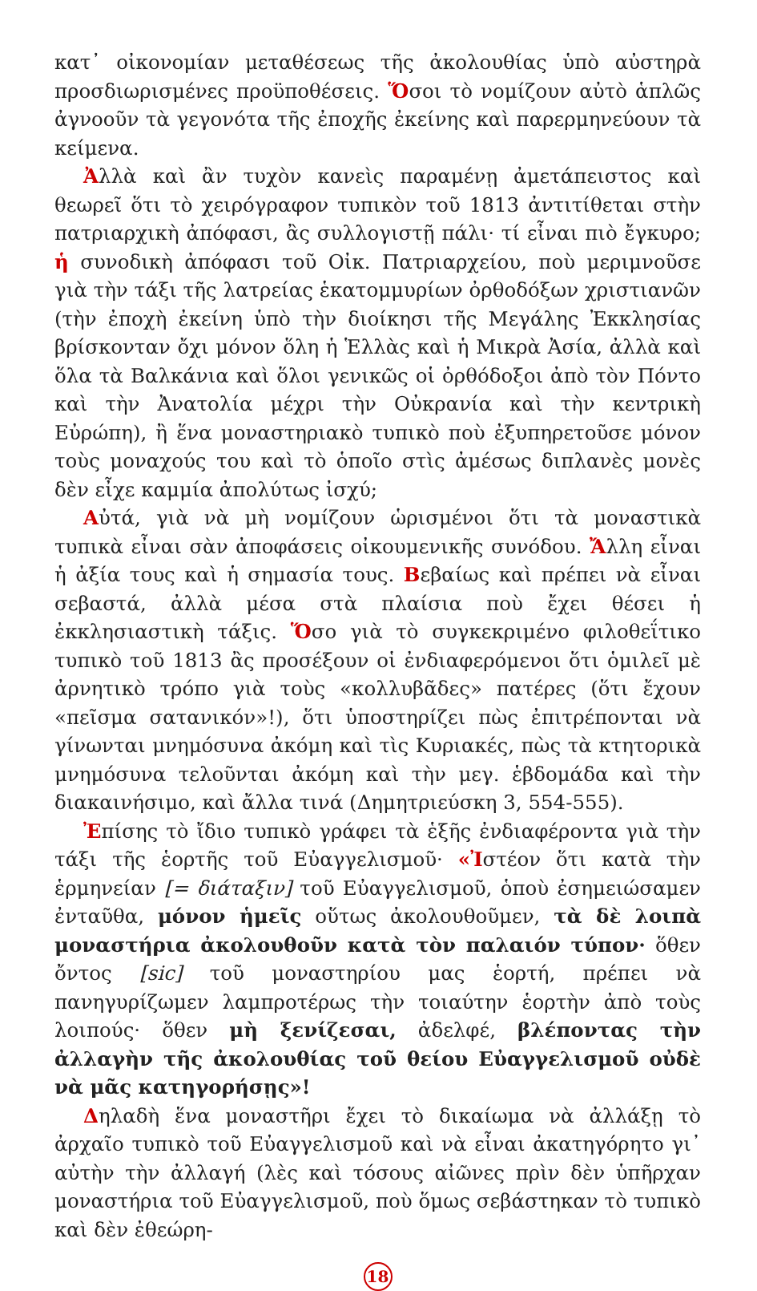κατ᾽ οἰκονομίαν μεταθέσεως τῆς ἀκολουθίας ὑπὸ αὐστηρὰ προσδιωρισμένες προϋποθέσεις. Ὅσοι τὸ νομίζουν αὐτὸ ἁπλῶς ἀγνοοῦν τὰ γεγονότα τῆς ἐποχῆς ἐκείνης καὶ παρερμηνεύουν τὰ κείμενα.
Ἀλλὰ καὶ ἂν τυχὸν κανεὶς παραμένῃ ἀμετάπειστος καὶ θεωρεῖ ὅτι τὸ χειρόγραφον τυπικὸν τοῦ 1813 ἀντιτίθεται στὴν πατριαρχικὴ ἀπόφασι, ἂς συλλογιστῇ πάλι· τί εἶναι πιὸ ἔγκυρο; ἡ συνοδικὴ ἀπόφασι τοῦ Οἰκ. Πατριαρχείου, ποὺ μεριμνοῦσε γιὰ τὴν τάξι τῆς λατρείας ἑκατομμυρίων ὀρθοδόξων χριστιανῶν (τὴν ἐποχὴ ἐκείνη ὑπὸ τὴν διοίκησι τῆς Μεγάλης Ἐκκλησίας βρίσκονταν ὄχι μόνον ὅλη ἡ Ἑλλὰς καὶ ἡ Μικρὰ Ἀσία, ἀλλὰ καὶ ὅλα τὰ Βαλκάνια καὶ ὅλοι γενικῶς οἱ ὀρθόδοξοι ἀπὸ τὸν Πόντο καὶ τὴν Ἀνατολία μέχρι τὴν Οὐκρανία καὶ τὴν κεντρικὴ Εὐρώπη), ἢ ἕνα μοναστηριακὸ τυπικὸ ποὺ ἐξυπηρετοῦσε μόνον τοὺς μοναχούς του καὶ τὸ ὁποῖο στὶς ἀμέσως διπλανὲς μονὲς δὲν εἶχε καμμία ἀπολύτως ἰσχύ;
Αὐτά, γιὰ νὰ μὴ νομίζουν ὡρισμένοι ὅτι τὰ μοναστικὰ τυπικὰ εἶναι σὰν ἀποφάσεις οἰκουμενικῆς συνόδου. Ἄλλη εἶναι ἡ ἀξία τους καὶ ἡ σημασία τους. Βεβαίως καὶ πρέπει νὰ εἶναι σεβαστά, ἀλλὰ μέσα στὰ πλαίσια ποὺ ἔχει θέσει ἡ ἐκκλησιαστικὴ τάξις. Ὅσο γιὰ τὸ συγκεκριμένο φιλοθεΐτικο τυπικὸ τοῦ 1813 ἂς προσέξουν οἱ ἐνδιαφερόμενοι ὅτι ὁμιλεῖ μὲ ἀρνητικὸ τρόπο γιὰ τοὺς «κολλυβᾶδες» πατέρες (ὅτι ἔχουν «πεῖσμα σατανικόν»!), ὅτι ὑποστηρίζει πὼς ἐπιτρέπονται νὰ γίνωνται μνημόσυνα ἀκόμη καὶ τὶς Κυριακές, πὼς τὰ κτητορικὰ μνημόσυνα τελοῦνται ἀκόμη καὶ τὴν μεγ. ἑβδομάδα καὶ τὴν διακαινήσιμο, καὶ ἄλλα τινά (Δημητριεύσκη 3, 554-555).
Ἐπίσης τὸ ἴδιο τυπικὸ γράφει τὰ ἑξῆς ἐνδιαφέροντα γιὰ τὴν τάξι τῆς ἑορτῆς τοῦ Εὐαγγελισμοῦ· «Ἰστέον ὅτι κατὰ τὴν ἑρμηνείαν [= διάταξιν] τοῦ Εὐαγγελισμοῦ, ὁποὺ ἐσημειώσαμεν ἐνταῦθα, μόνον ἡμεῖς οὕτως ἀκολουθοῦμεν, τὰ δὲ λοιπὰ μοναστήρια ἀκολουθοῦν κατὰ τὸν παλαιόν τύπον· ὅθεν ὄντος [sic] τοῦ μοναστηρίου μας ἑορτή, πρέπει νὰ πανηγυρίζωμεν λαμπροτέρως τὴν τοιαύτην ἑορτὴν ἀπὸ τοὺς λοιπούς· ὅθεν μὴ ξενίζεσαι, ἀδελφέ, βλέποντας τὴν ἀλλαγὴν τῆς ἀκολουθίας τοῦ θείου Εὐαγγελισμοῦ οὐδὲ νὰ μᾶς κατηγορήσῃς»!
Δηλαδὴ ἕνα μοναστῆρι ἔχει τὸ δικαίωμα νὰ ἀλλάξῃ τὸ ἀρχαῖο τυπικὸ τοῦ Εὐαγγελισμοῦ καὶ νὰ εἶναι ἀκατηγόρητο γι᾽ αὐτὴν τὴν ἀλλαγή (λὲς καὶ τόσους αἰῶνες πρὶν δὲν ὑπῆρχαν μοναστήρια τοῦ Εὐαγγελισμοῦ, ποὺ ὅμως σεβάστηκαν τὸ τυπικὸ καὶ δὲν ἐθεώρη-
18